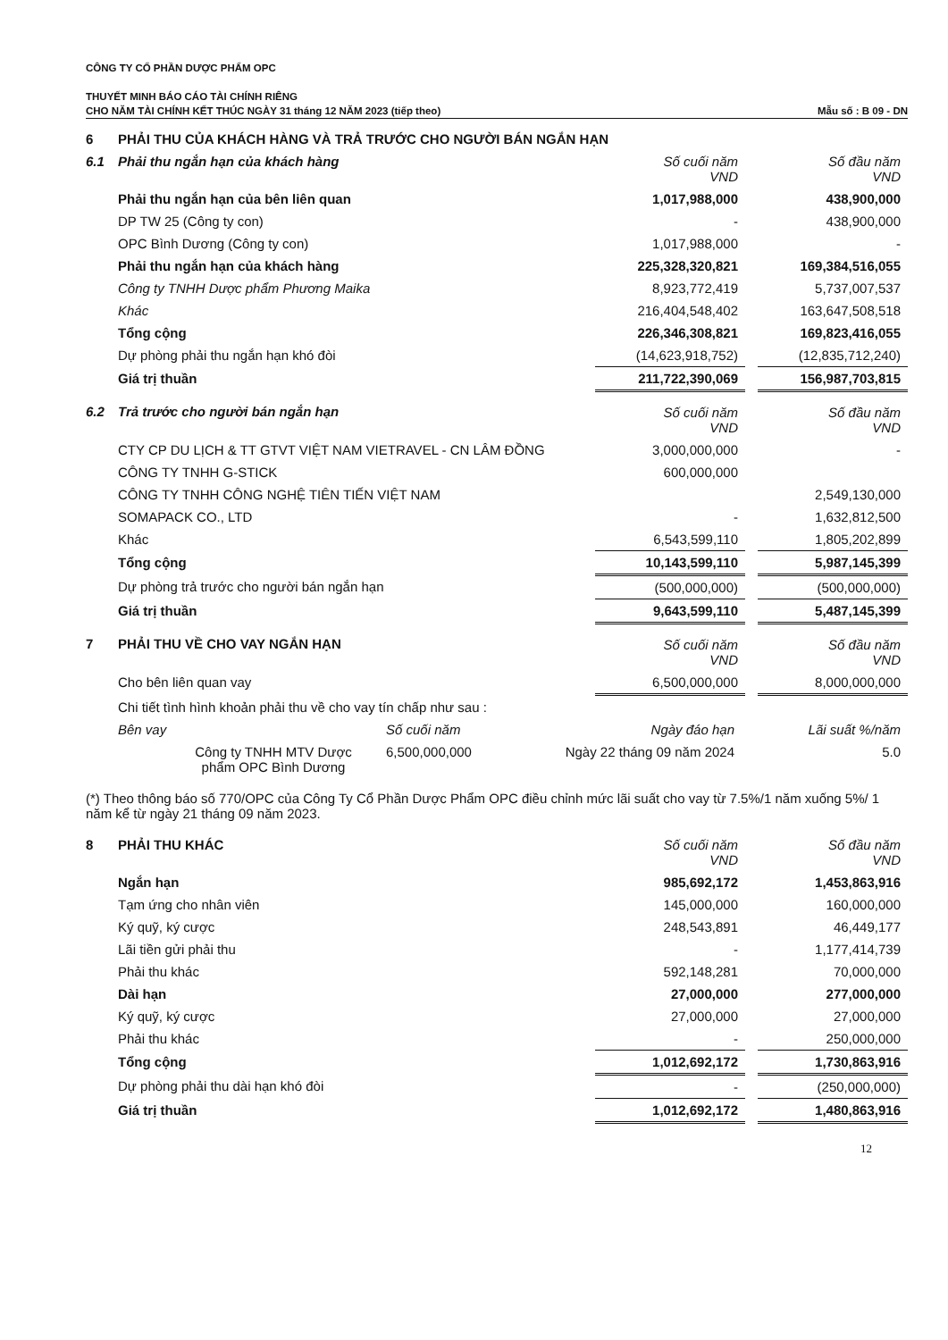CÔNG TY CỔ PHẦN DƯỢC PHẨM OPC
THUYẾT MINH BÁO CÁO TÀI CHÍNH RIÊNG
CHO NĂM TÀI CHÍNH KẾT THÚC NGÀY 31 tháng 12 NĂM 2023 (tiếp theo) Mẫu số : B 09 - DN
| 6 | PHẢI THU CỦA KHÁCH HÀNG VÀ TRẢ TRƯỚC CHO NGƯỜI BÁN NGẮN HẠN | | | |
| 6.1 | Phải thu ngắn hạn của khách hàng | Số cuối năm VND | | Số đầu năm VND |
| | Phải thu ngắn hạn của bên liên quan | 1,017,988,000 | | 438,900,000 |
| | DP TW 25 (Công ty con) | - | | 438,900,000 |
| | OPC Bình Dương (Công ty con) | 1,017,988,000 | | - |
| | Phải thu ngắn hạn của khách hàng | 225,328,320,821 | | 169,384,516,055 |
| | Công ty TNHH Dược phẩm Phương Maika | 8,923,772,419 | | 5,737,007,537 |
| | Khác | 216,404,548,402 | | 163,647,508,518 |
| | Tổng cộng | 226,346,308,821 | | 169,823,416,055 |
| | Dự phòng phải thu ngắn hạn khó đòi | (14,623,918,752) | | (12,835,712,240) |
| | Giá trị thuần | 211,722,390,069 | | 156,987,703,815 |
| 6.2 | Trả trước cho người bán ngắn hạn | Số cuối năm VND | | Số đầu năm VND |
| | CTY CP DU LỊCH & TT GTVT VIỆT NAM VIETRAVEL - CN LÂM ĐỒNG | 3,000,000,000 | | - |
| | CÔNG TY TNHH G-STICK | 600,000,000 | | |
| | CÔNG TY TNHH CÔNG NGHỆ TIÊN TIẾN VIỆT NAM | | | 2,549,130,000 |
| | SOMAPACK CO., LTD | - | | 1,632,812,500 |
| | Khác | 6,543,599,110 | | 1,805,202,899 |
| | Tổng cộng | 10,143,599,110 | | 5,987,145,399 |
| | Dự phòng trả trước cho người bán ngắn hạn | (500,000,000) | | (500,000,000) |
| | Giá trị thuần | 9,643,599,110 | | 5,487,145,399 |
| 7 | PHẢI THU VỀ CHO VAY NGẮN HẠN | Số cuối năm VND | | Số đầu năm VND |
| | Cho bên liên quan vay | 6,500,000,000 | | 8,000,000,000 |
| | Chi tiết tình hình khoản phải thu về cho vay tín chấp như sau : | | | |
| Bên vay | Số cuối năm | Ngày đáo hạn | Lãi suất %/năm |
| Công ty TNHH MTV Dược phẩm OPC Bình Dương | 6,500,000,000 | Ngày 22 tháng 09 năm 2024 | 5.0 |
(*) Theo thông báo số 770/OPC của Công Ty Cổ Phần Dược Phẩm OPC điều chỉnh mức lãi suất cho vay từ 7.5%/1 năm xuống 5%/ 1 năm kể từ ngày 21 tháng 09 năm 2023.
| 8 | PHẢI THU KHÁC | Số cuối năm VND | | Số đầu năm VND |
| | Ngắn hạn | 985,692,172 | | 1,453,863,916 |
| | Tạm ứng cho nhân viên | 145,000,000 | | 160,000,000 |
| | Ký quỹ, ký cược | 248,543,891 | | 46,449,177 |
| | Lãi tiền gửi phải thu | - | | 1,177,414,739 |
| | Phải thu khác | 592,148,281 | | 70,000,000 |
| | Dài hạn | 27,000,000 | | 277,000,000 |
| | Ký quỹ, ký cược | 27,000,000 | | 27,000,000 |
| | Phải thu khác | - | | 250,000,000 |
| | Tổng cộng | 1,012,692,172 | | 1,730,863,916 |
| | Dự phòng phải thu dài hạn khó đòi | - | | (250,000,000) |
| | Giá trị thuần | 1,012,692,172 | | 1,480,863,916 |
12